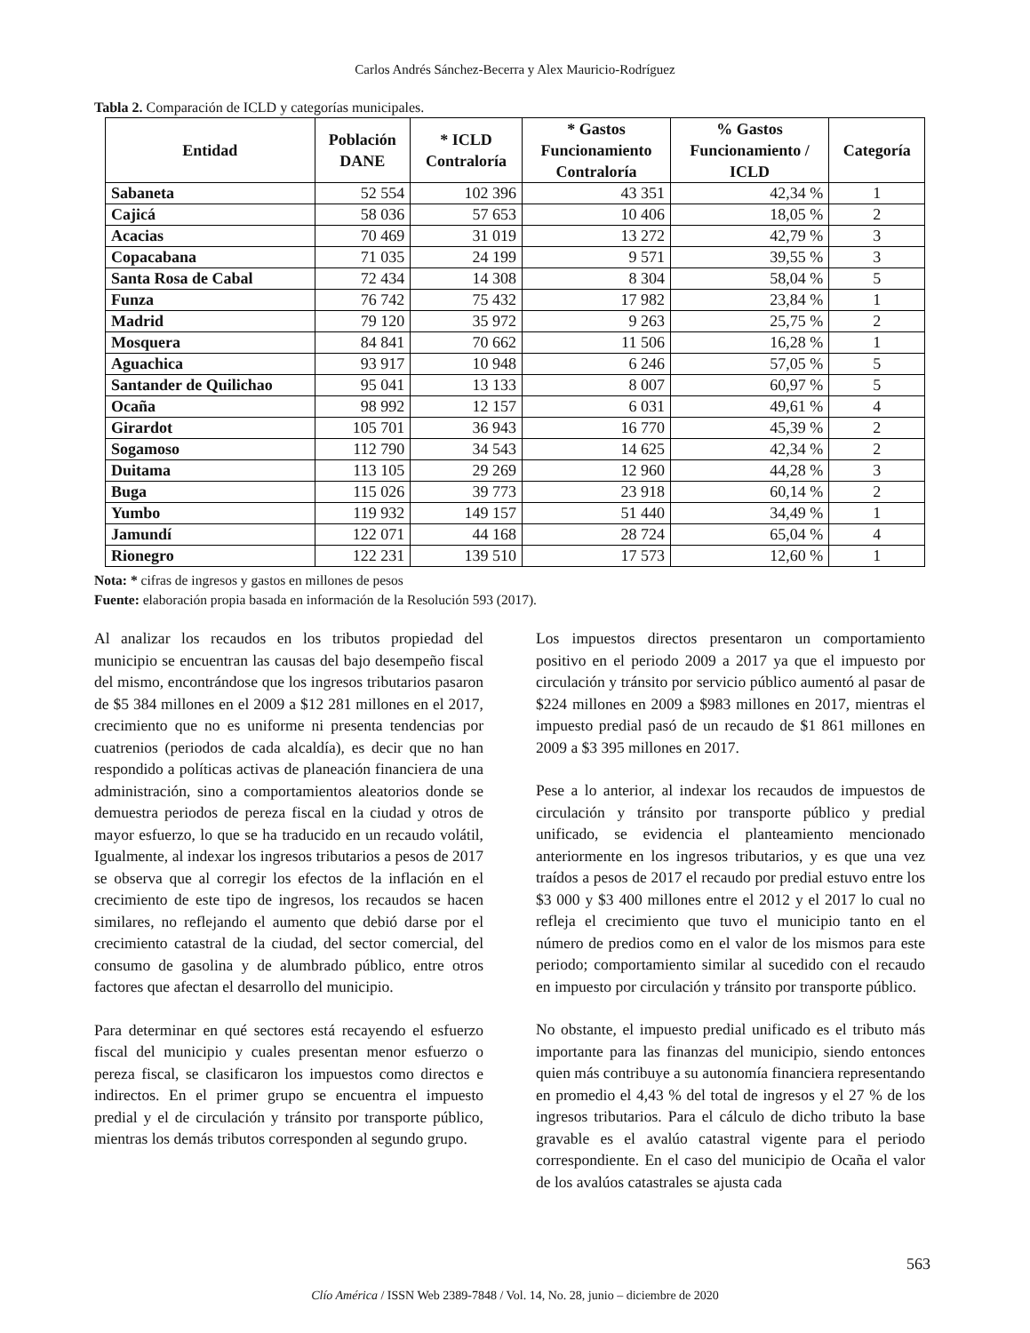Carlos Andrés Sánchez-Becerra y Alex Mauricio-Rodríguez
Tabla 2. Comparación de ICLD y categorías municipales.
| Entidad | Población DANE | * ICLD Contraloría | * Gastos Funcionamiento Contraloría | % Gastos Funcionamiento / ICLD | Categoría |
| --- | --- | --- | --- | --- | --- |
| Sabaneta | 52 554 | 102 396 | 43 351 | 42,34 % | 1 |
| Cajicá | 58 036 | 57 653 | 10 406 | 18,05 % | 2 |
| Acacias | 70 469 | 31 019 | 13 272 | 42,79 % | 3 |
| Copacabana | 71 035 | 24 199 | 9 571 | 39,55 % | 3 |
| Santa Rosa de Cabal | 72 434 | 14 308 | 8 304 | 58,04 % | 5 |
| Funza | 76 742 | 75 432 | 17 982 | 23,84 % | 1 |
| Madrid | 79 120 | 35 972 | 9 263 | 25,75 % | 2 |
| Mosquera | 84 841 | 70 662 | 11 506 | 16,28 % | 1 |
| Aguachica | 93 917 | 10 948 | 6 246 | 57,05 % | 5 |
| Santander de Quilichao | 95 041 | 13 133 | 8 007 | 60,97 % | 5 |
| Ocaña | 98 992 | 12 157 | 6 031 | 49,61 % | 4 |
| Girardot | 105 701 | 36 943 | 16 770 | 45,39 % | 2 |
| Sogamoso | 112 790 | 34 543 | 14 625 | 42,34 % | 2 |
| Duitama | 113 105 | 29 269 | 12 960 | 44,28 % | 3 |
| Buga | 115 026 | 39 773 | 23 918 | 60,14 % | 2 |
| Yumbo | 119 932 | 149 157 | 51 440 | 34,49 % | 1 |
| Jamundí | 122 071 | 44 168 | 28 724 | 65,04 % | 4 |
| Rionegro | 122 231 | 139 510 | 17 573 | 12,60 % | 1 |
Nota: * cifras de ingresos y gastos en millones de pesos
Fuente: elaboración propia basada en información de la Resolución 593 (2017).
Al analizar los recaudos en los tributos propiedad del municipio se encuentran las causas del bajo desempeño fiscal del mismo, encontrándose que los ingresos tributarios pasaron de $5 384 millones en el 2009 a $12 281 millones en el 2017, crecimiento que no es uniforme ni presenta tendencias por cuatrenios (periodos de cada alcaldía), es decir que no han respondido a políticas activas de planeación financiera de una administración, sino a comportamientos aleatorios donde se demuestra periodos de pereza fiscal en la ciudad y otros de mayor esfuerzo, lo que se ha traducido en un recaudo volátil, Igualmente, al indexar los ingresos tributarios a pesos de 2017 se observa que al corregir los efectos de la inflación en el crecimiento de este tipo de ingresos, los recaudos se hacen similares, no reflejando el aumento que debió darse por el crecimiento catastral de la ciudad, del sector comercial, del consumo de gasolina y de alumbrado público, entre otros factores que afectan el desarrollo del municipio.
Para determinar en qué sectores está recayendo el esfuerzo fiscal del municipio y cuales presentan menor esfuerzo o pereza fiscal, se clasificaron los impuestos como directos e indirectos. En el primer grupo se encuentra el impuesto predial y el de circulación y tránsito por transporte público, mientras los demás tributos corresponden al segundo grupo.
Los impuestos directos presentaron un comportamiento positivo en el periodo 2009 a 2017 ya que el impuesto por circulación y tránsito por servicio público aumentó al pasar de $224 millones en 2009 a $983 millones en 2017, mientras el impuesto predial pasó de un recaudo de $1 861 millones en 2009 a $3 395 millones en 2017.
Pese a lo anterior, al indexar los recaudos de impuestos de circulación y tránsito por transporte público y predial unificado, se evidencia el planteamiento mencionado anteriormente en los ingresos tributarios, y es que una vez traídos a pesos de 2017 el recaudo por predial estuvo entre los $3 000 y $3 400 millones entre el 2012 y el 2017 lo cual no refleja el crecimiento que tuvo el municipio tanto en el número de predios como en el valor de los mismos para este periodo; comportamiento similar al sucedido con el recaudo en impuesto por circulación y tránsito por transporte público.
No obstante, el impuesto predial unificado es el tributo más importante para las finanzas del municipio, siendo entonces quien más contribuye a su autonomía financiera representando en promedio el 4,43 % del total de ingresos y el 27 % de los ingresos tributarios. Para el cálculo de dicho tributo la base gravable es el avalúo catastral vigente para el periodo correspondiente. En el caso del municipio de Ocaña el valor de los avalúos catastrales se ajusta cada
563
Clío América / ISSN Web 2389-7848 / Vol. 14, No. 28, junio – diciembre de 2020